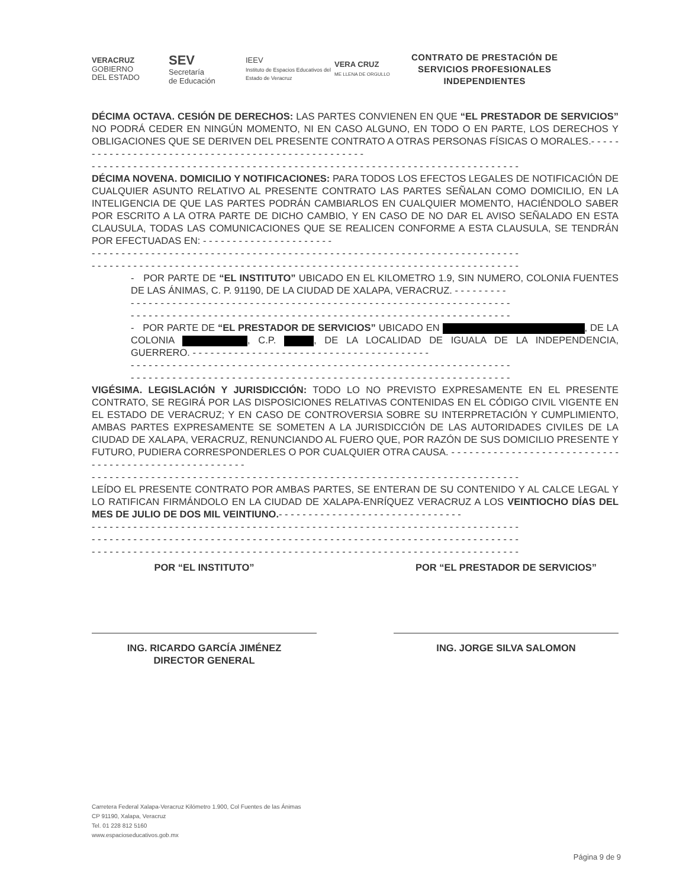VERACRUZ
GOBIERNO
DEL ESTADO
SEV
Secretaría
de Educación
IEEV
Instituto de Espacios Educativos del Estado de Veracruz
VERA CRUZ
ME LLENA DE ORGULLO
CONTRATO DE PRESTACIÓN DE
SERVICIOS PROFESIONALES
INDEPENDIENTES
DÉCIMA OCTAVA. CESIÓN DE DERECHOS: LAS PARTES CONVIENEN EN QUE “EL PRESTADOR DE SERVICIOS” NO PODRÁ CEDER EN NINGÚN MOMENTO, NI EN CASO ALGUNO, EN TODO O EN PARTE, LOS DERECHOS Y OBLIGACIONES QUE SE DERIVEN DEL PRESENTE CONTRATO A OTRAS PERSONAS FÍSICAS O MORALES.- - - - - - - - - - - - - - - - - - - - - - - - - - - - - - - - - - - - - - - - - - - - - - - - - - -
- - - - - - - - - - - - - - - - - - - - - - - - - - - - - - - - - - - - - - - - - - - - - - - - - - - - - - - - - - - - - - - - - - - - - - - -
DÉCIMA NOVENA. DOMICILIO Y NOTIFICACIONES: PARA TODOS LOS EFECTOS LEGALES DE NOTIFICACIÓN DE CUALQUIER ASUNTO RELATIVO AL PRESENTE CONTRATO LAS PARTES SEÑALAN COMO DOMICILIO, EN LA INTELIGENCIA DE QUE LAS PARTES PODRÁN CAMBIARLOS EN CUALQUIER MOMENTO, HACIÉNDOLO SABER POR ESCRITO A LA OTRA PARTE DE DICHO CAMBIO, Y EN CASO DE NO DAR EL AVISO SEÑALADO EN ESTA CLAUSULA, TODAS LAS COMUNICACIONES QUE SE REALICEN CONFORME A ESTA CLAUSULA, SE TENDRÁN POR EFECTUADAS EN: - - - - - - - - - - - - - - - - - - - - - -
- - - - - - - - - - - - - - - - - - - - - - - - - - - - - - - - - - - - - - - - - - - - - - - - - - - - - - - - - - - - - - - - - - - - - - - -
- - - - - - - - - - - - - - - - - - - - - - - - - - - - - - - - - - - - - - - - - - - - - - - - - - - - - - - - - - - - - - - - - - - - - - - -
- POR PARTE DE “EL INSTITUTO” UBICADO EN EL KILOMETRO 1.9, SIN NUMERO, COLONIA FUENTES DE LAS ÁNIMAS, C. P. 91190, DE LA CIUDAD DE XALAPA, VERACRUZ. - - - - - - - - -
- - - - - - - - - - - - - - - - - - - - - - - - - - - - - - - - - - - - - - - - - - - - - - - - - - - - - - - - - - - - - - - -
- - - - - - - - - - - - - - - - - - - - - - - - - - - - - - - - - - - - - - - - - - - - - - - - - - - - - - - - - - - - - - - -
- POR PARTE DE “EL PRESTADOR DE SERVICIOS” UBICADO EN , DE LA COLONIA , C.P. , DE LA LOCALIDAD DE IGUALA DE LA INDEPENDENCIA, GUERRERO. - - - - - - - - - - - - - - - - - - - - - - - - - - - - - - - - - - - - - - - -
- - - - - - - - - - - - - - - - - - - - - - - - - - - - - - - - - - - - - - - - - - - - - - - - - - - - - - - - - - - - - - - -
- - - - - - - - - - - - - - - - - - - - - - - - - - - - - - - - - - - - - - - - - - - - - - - - - - - - - - - - - - - - - - - -
VIGÉSIMA. LEGISLACIÓN Y JURISDICCIÓN: TODO LO NO PREVISTO EXPRESAMENTE EN EL PRESENTE CONTRATO, SE REGIRÁ POR LAS DISPOSICIONES RELATIVAS CONTENIDAS EN EL CÓDIGO CIVIL VIGENTE EN EL ESTADO DE VERACRUZ; Y EN CASO DE CONTROVERSIA SOBRE SU INTERPRETACIÓN Y CUMPLIMIENTO, AMBAS PARTES EXPRESAMENTE SE SOMETEN A LA JURISDICCIÓN DE LAS AUTORIDADES CIVILES DE LA CIUDAD DE XALAPA, VERACRUZ, RENUNCIANDO AL FUERO QUE, POR RAZÓN DE SUS DOMICILIO PRESENTE Y FUTURO, PUDIERA CORRESPONDERLES O POR CUALQUIER OTRA CAUSA. - - - - - - - - - - - - - - - - - - - - - - - - - - - - - - - - - - - - - - - - - - - - - - - - - - - - - -
- - - - - - - - - - - - - - - - - - - - - - - - - - - - - - - - - - - - - - - - - - - - - - - - - - - - - - - - - - - - - - - - - - - - - - - -
LEÍDO EL PRESENTE CONTRATO POR AMBAS PARTES, SE ENTERAN DE SU CONTENIDO Y AL CALCE LEGAL Y LO RATIFICAN FIRMÁNDOLO EN LA CIUDAD DE XALAPA-ENRÍQUEZ VERACRUZ A LOS VEINTIOCHO DÍAS DEL MES DE JULIO DE DOS MIL VEINTIUNO.- - - - - - - - - - - - - - - - - - - - - - - - - - - - - - -
- - - - - - - - - - - - - - - - - - - - - - - - - - - - - - - - - - - - - - - - - - - - - - - - - - - - - - - - - - - - - - - - - - - - - - - -
- - - - - - - - - - - - - - - - - - - - - - - - - - - - - - - - - - - - - - - - - - - - - - - - - - - - - - - - - - - - - - - - - - - - - - - -
- - - - - - - - - - - - - - - - - - - - - - - - - - - - - - - - - - - - - - - - - - - - - - - - - - - - - - - - - - - - - - - - - - - - - - - -
POR “EL INSTITUTO”
ING. RICARDO GARCÍA JIMÉNEZ
DIRECTOR GENERAL
POR “EL PRESTADOR DE SERVICIOS”
ING. JORGE SILVA SALOMON
Carretera Federal Xalapa-Veracruz Kilómetro 1.900, Col Fuentes de las Ánimas
CP 91190, Xalapa, Veracruz
Tel. 01 228 812 5160
www.espacioseducativos.gob.mx
Página 9 de 9